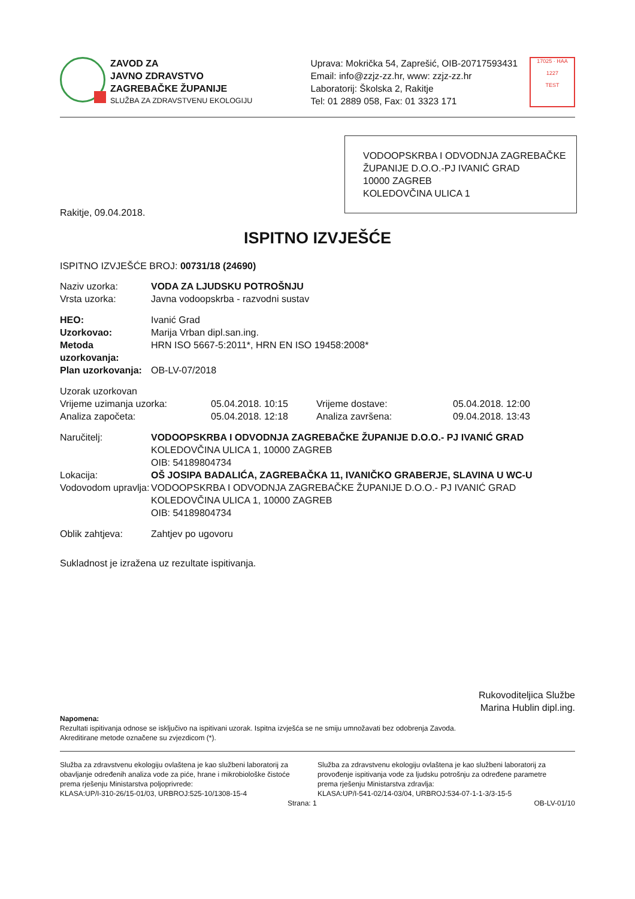ZAVOD ZA
JAVNO ZDRAVSTVO
ZAGREBAČKE ŽUPANIJE
SLUŽBA ZA ZDRAVSTVENU EKOLOGIJU
Uprava: Mokrička 54, Zaprešić, OIB-20717593431
Email: info@zzjz-zz.hr, www: zzjz-zz.hr
Laboratorij: Školska 2, Rakitje
Tel: 01 2889 058, Fax: 01 3323 171
17025 · HAA
1227
TEST
VODOOPSKRBA I ODVODNJA ZAGREBAČKE ŽUPANIJE D.O.O.-PJ IVANIĆ GRAD
10000 ZAGREB
KOLEDOVČINA ULICA 1
Rakitje, 09.04.2018.
ISPITNO IZVJEŠĆE
ISPITNO IZVJEŠĆE BROJ: 00731/18 (24690)
| Naziv uzorka: | VODA ZA LJUDSKU POTROŠNJU |
| Vrsta uzorka: | Javna vodoopskrba - razvodni sustav |
| HEO: | Ivanić Grad |
| Uzorkovao: | Marija Vrban dipl.san.ing. |
| Metoda uzorkovanja: | HRN ISO 5667-5:2011*, HRN EN ISO 19458:2008* |
| Plan uzorkovanja: | OB-LV-07/2018 |
| Uzorak uzorkovan | | | |
| Vrijeme uzimanja uzorka: | 05.04.2018. 10:15 | Vrijeme dostave: | 05.04.2018. 12:00 |
| Analiza započeta: | 05.04.2018. 12:18 | Analiza završena: | 09.04.2018. 13:43 |
| Naručitelj: | VODOOPSKRBA I ODVODNJA ZAGREBAČKE ŽUPANIJE D.O.O.- PJ IVANIĆ GRAD KOLEDOVČINA ULICA 1, 10000 ZAGREB OIB: 54189804734 |
| Lokacija: | OŠ JOSIPA BADALIĆA, ZAGREBAČKA 11, IVANIČKO GRABERJE, SLAVINA U WC-U |
| Vodovodom upravlja: | VODOOPSKRBA I ODVODNJA ZAGREBAČKE ŽUPANIJE D.O.O.- PJ IVANIĆ GRAD KOLEDOVČINA ULICA 1, 10000 ZAGREB OIB: 54189804734 |
| Oblik zahtjeva: | Zahtjev po ugovoru |
Sukladnost je izražena uz rezultate ispitivanja.
Rukovoditeljica Službe
Marina Hublin dipl.ing.
Napomena:
Rezultati ispitivanja odnose se isključivo na ispitivani uzorak. Ispitna izvješća se ne smiju umnožavati bez odobrenja Zavoda.
Akreditirane metode označene su zvjezdicom (*).
Služba za zdravstvenu ekologiju ovlaštena je kao službeni laboratorij za obavljanje određenih analiza vode za piće, hrane i mikrobiološke čistoće prema rješenju Ministarstva poljoprivrede:
KLASA:UP/I-310-26/15-01/03, URBROJ:525-10/1308-15-4
Služba za zdravstvenu ekologiju ovlaštena je kao službeni laboratorij za provođenje ispitivanja vode za ljudsku potrošnju za određene parametre prema rješenju Ministarstva zdravlja:
KLASA:UP/I-541-02/14-03/04, URBROJ:534-07-1-1-3/3-15-5
Strana: 1 OB-LV-01/10